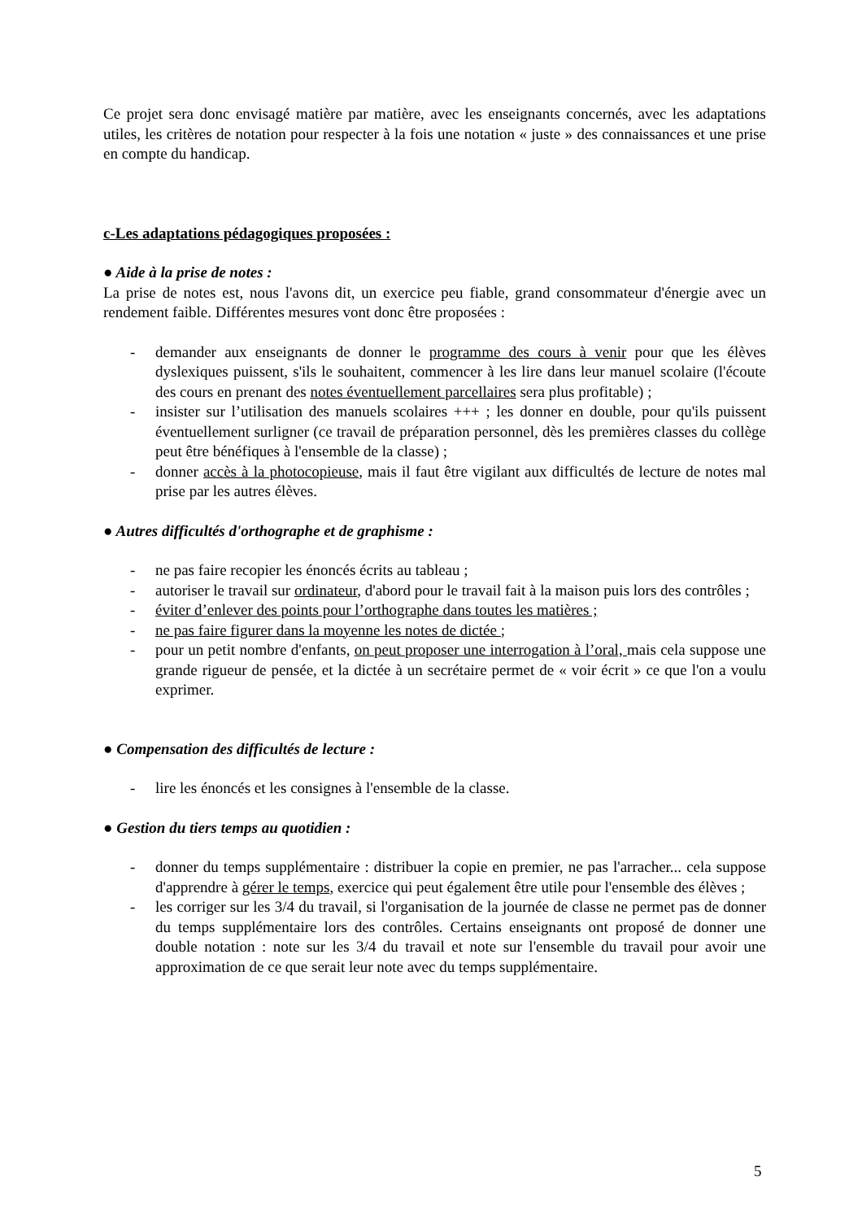Ce projet sera donc envisagé matière par matière, avec les enseignants concernés, avec les adaptations utiles, les critères de notation pour respecter à la fois une notation « juste » des connaissances et une prise en compte du handicap.
c-Les adaptations pédagogiques proposées :
● Aide à la prise de notes :
La prise de notes est, nous l'avons dit, un exercice peu fiable, grand consommateur d'énergie avec un rendement faible. Différentes mesures vont donc être proposées :
- demander aux enseignants de donner le programme des cours à venir pour que les élèves dyslexiques puissent, s'ils le souhaitent, commencer à les lire dans leur manuel scolaire (l'écoute des cours en prenant des notes éventuellement parcellaires sera plus profitable) ;
- insister sur l’utilisation des manuels scolaires +++ ; les donner en double, pour qu'ils puissent éventuellement surligner (ce travail de préparation personnel, dès les premières classes du collège peut être bénéfiques à l'ensemble de la classe) ;
- donner accès à la photocopieuse, mais il faut être vigilant aux difficultés de lecture de notes mal prise par les autres élèves.
● Autres difficultés d'orthographe et de graphisme :
- ne pas faire recopier les énoncés écrits au tableau ;
- autoriser le travail sur ordinateur, d'abord pour le travail fait à la maison puis lors des contrôles ;
- éviter d’enlever des points pour l’orthographe dans toutes les matières ;
- ne pas faire figurer dans la moyenne les notes de dictée ;
- pour un petit nombre d'enfants, on peut proposer une interrogation à l’oral, mais cela suppose une grande rigueur de pensée, et la dictée à un secrétaire permet de « voir écrit » ce que l'on a voulu exprimer.
● Compensation des difficultés de lecture :
- lire les énoncés et les consignes à l'ensemble de la classe.
● Gestion du tiers temps au quotidien :
- donner du temps supplémentaire : distribuer la copie en premier, ne pas l'arracher... cela suppose d'apprendre à gérer le temps, exercice qui peut également être utile pour l'ensemble des élèves ;
- les corriger sur les 3/4 du travail, si l'organisation de la journée de classe ne permet pas de donner du temps supplémentaire lors des contrôles. Certains enseignants ont proposé de donner une double notation : note sur les 3/4 du travail et note sur l'ensemble du travail pour avoir une approximation de ce que serait leur note avec du temps supplémentaire.
5